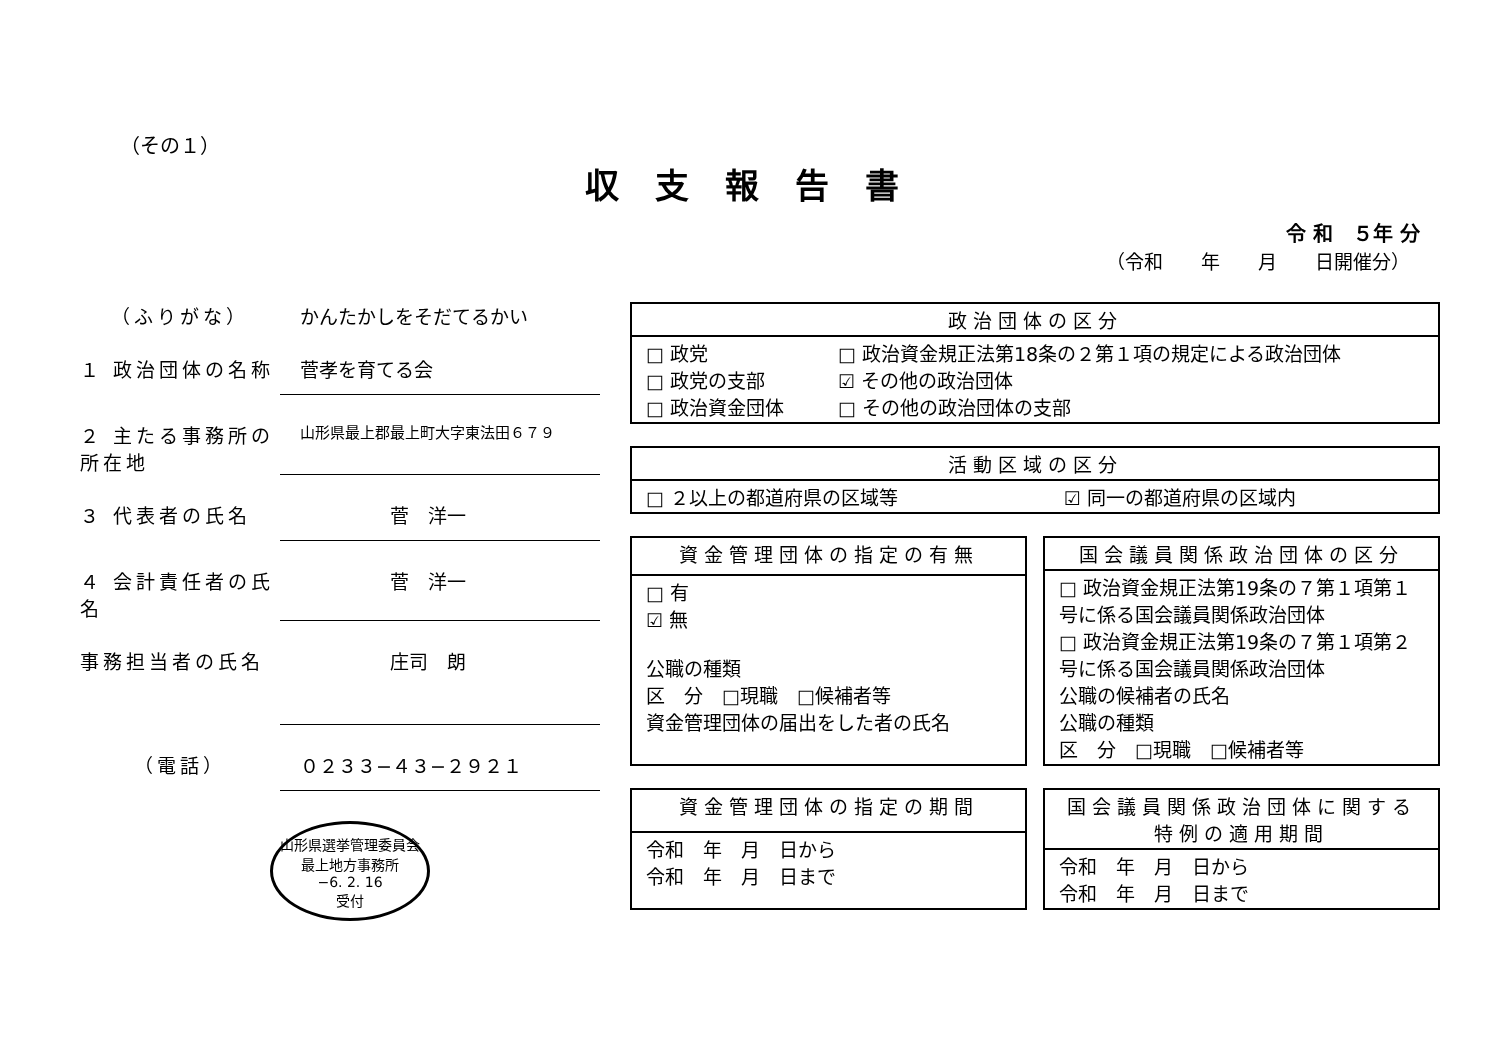（その１）
収支報告書
令 和　５年 分
（令和　　年　　月　　日開催分）
（ふりがな） かんたかしをそだてるかい
１ 政治団体の名称 菅孝を育てる会
２ 主たる事務所の所在地
山形県最上郡最上町大字東法田６７９
３ 代表者の氏名 菅　洋一
４ 会計責任者の氏名
菅　洋一
事務担当者の氏名 庄司　朗
（電話） ０２３３−４３−２９２１
山形県選挙管理委員会
最上地方事務所
−6. 2. 16
受付
| 政治団体の区分 | |
| --- | --- |
| □ 政党 □ 政党の支部 □ 政治資金団体 | □ 政治資金規正法第18条の２第１項の規定による政治団体 ☑ その他の政治団体 □ その他の政治団体の支部 |
| 活動区域の区分 | |
| --- | --- |
| □ ２以上の都道府県の区域等 | ☑ 同一の都道府県の区域内 |
| 資金管理団体の指定の有無 |
| --- |
| □ 有 ☑ 無 公職の種類 区 分 □現職 □候補者等 資金管理団体の届出をした者の氏名 |
| 国会議員関係政治団体の区分 |
| --- |
| □ 政治資金規正法第19条の７第１項第１号に係る国会議員関係政治団体 □ 政治資金規正法第19条の７第１項第２号に係る国会議員関係政治団体 公職の候補者の氏名 公職の種類 区 分 □現職 □候補者等 |
| 資金管理団体の指定の期間 |
| --- |
| 令和 年 月 日から 令和 年 月 日まで |
| 国会議員関係政治団体に関する特例の適用期間 |
| --- |
| 令和 年 月 日から 令和 年 月 日まで |